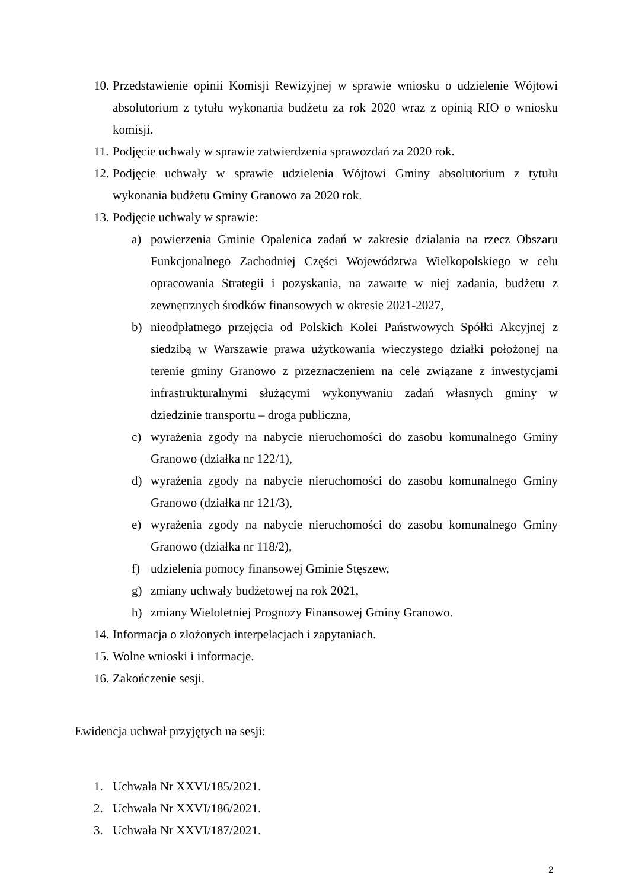10. Przedstawienie opinii Komisji Rewizyjnej w sprawie wniosku o udzielenie Wójtowi absolutorium z tytułu wykonania budżetu za rok 2020 wraz z opinią RIO o wniosku komisji.
11. Podjęcie uchwały w sprawie zatwierdzenia sprawozdań za 2020 rok.
12. Podjęcie uchwały w sprawie udzielenia Wójtowi Gminy absolutorium z tytułu wykonania budżetu Gminy Granowo za 2020 rok.
13. Podjęcie uchwały w sprawie:
a) powierzenia Gminie Opalenica zadań w zakresie działania na rzecz Obszaru Funkcjonalnego Zachodniej Części Województwa Wielkopolskiego w celu opracowania Strategii i pozyskania, na zawarte w niej zadania, budżetu z zewnętrznych środków finansowych w okresie 2021-2027,
b) nieodpłatnego przejęcia od Polskich Kolei Państwowych Spółki Akcyjnej z siedzibą w Warszawie prawa użytkowania wieczystego działki położonej na terenie gminy Granowo z przeznaczeniem na cele związane z inwestycjami infrastrukturalnymi służącymi wykonywaniu zadań własnych gminy w dziedzinie transportu – droga publiczna,
c) wyrażenia zgody na nabycie nieruchomości do zasobu komunalnego Gminy Granowo (działka nr 122/1),
d) wyrażenia zgody na nabycie nieruchomości do zasobu komunalnego Gminy Granowo (działka nr 121/3),
e) wyrażenia zgody na nabycie nieruchomości do zasobu komunalnego Gminy Granowo (działka nr 118/2),
f) udzielenia pomocy finansowej Gminie Stęszew,
g) zmiany uchwały budżetowej na rok 2021,
h) zmiany Wieloletniej Prognozy Finansowej Gminy Granowo.
14. Informacja o złożonych interpelacjach i zapytaniach.
15. Wolne wnioski i informacje.
16. Zakończenie sesji.
Ewidencja uchwał przyjętych na sesji:
1. Uchwała Nr XXVI/185/2021.
2. Uchwała Nr XXVI/186/2021.
3. Uchwała Nr XXVI/187/2021.
2